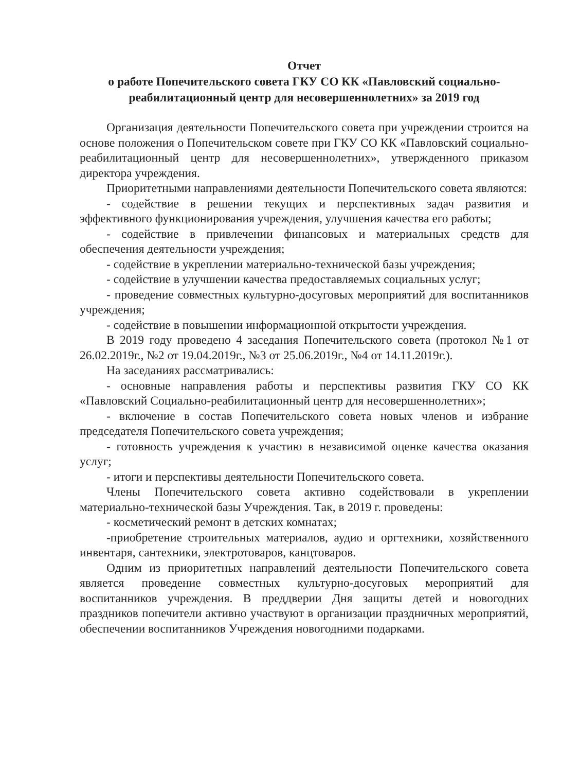Отчет
о работе Попечительского совета ГКУ СО КК «Павловский социально-реабилитационный центр для несовершеннолетних» за 2019 год
Организация деятельности Попечительского совета при учреждении строится на основе положения о Попечительском совете при ГКУ СО КК «Павловский социально-реабилитационный центр для несовершеннолетних», утвержденного приказом директора учреждения.
Приоритетными направлениями деятельности Попечительского совета являются:
- содействие в решении текущих и перспективных задач развития и эффективного функционирования учреждения, улучшения качества его работы;
- содействие в привлечении финансовых и материальных средств для обеспечения деятельности учреждения;
- содействие в укреплении материально-технической базы учреждения;
- содействие в улучшении качества предоставляемых социальных услуг;
- проведение совместных культурно-досуговых мероприятий для воспитанников учреждения;
- содействие в повышении информационной открытости учреждения.
В 2019 году проведено 4 заседания Попечительского совета (протокол №1 от 26.02.2019г., №2 от 19.04.2019г., №3 от 25.06.2019г., №4 от 14.11.2019г.).
На заседаниях рассматривались:
- основные направления работы и перспективы развития ГКУ СО КК «Павловский Социально-реабилитационный центр для несовершеннолетних»;
- включение в состав Попечительского совета новых членов и избрание председателя Попечительского совета учреждения;
- готовность учреждения к участию в независимой оценке качества оказания услуг;
- итоги и перспективы деятельности Попечительского совета.
Члены Попечительского совета активно содействовали в укреплении материально-технической базы Учреждения. Так, в 2019 г. проведены:
- косметический ремонт в детских комнатах;
-приобретение строительных материалов, аудио и оргтехники, хозяйственного инвентаря, сантехники, электротоваров, канцтоваров.
Одним из приоритетных направлений деятельности Попечительского совета является проведение совместных культурно-досуговых мероприятий для воспитанников учреждения. В преддверии Дня защиты детей и новогодних праздников попечители активно участвуют в организации праздничных мероприятий, обеспечении воспитанников Учреждения новогодними подарками.